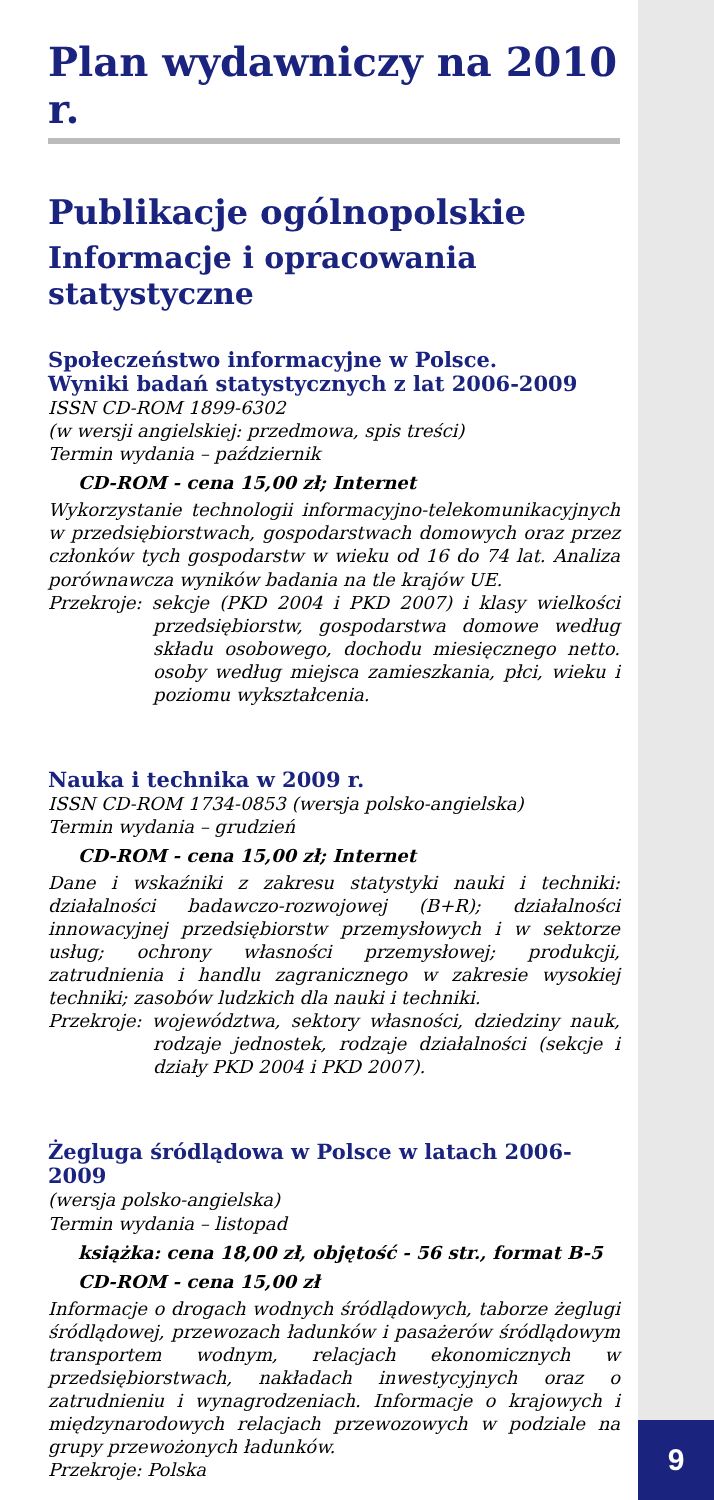Plan wydawniczy na 2010 r.
Publikacje ogólnopolskie
Informacje i opracowania statystyczne
Społeczeństwo informacyjne w Polsce.
Wyniki badań statystycznych z lat 2006-2009
ISSN CD-ROM 1899-6302
(w wersji angielskiej: przedmowa, spis treści)
Termin wydania – październik
CD-ROM - cena 15,00 zł; Internet
Wykorzystanie technologii informacyjno-telekomunikacyjnych w przedsiębiorstwach, gospodarstwach domowych oraz przez członków tych gospodarstw w wieku od 16 do 74 lat. Analiza porównawcza wyników badania na tle krajów UE.
Przekroje: sekcje (PKD 2004 i PKD 2007) i klasy wielkości przedsiębiorstw, gospodarstwa domowe według składu osobowego, dochodu miesięcznego netto. osoby według miejsca zamieszkania, płci, wieku i poziomu wykształcenia.
Nauka i technika w 2009 r.
ISSN CD-ROM 1734-0853 (wersja polsko-angielska)
Termin wydania – grudzień
CD-ROM - cena 15,00 zł; Internet
Dane i wskaźniki z zakresu statystyki nauki i techniki: działalności badawczo-rozwojowej (B+R); działalności innowacyjnej przedsiębiorstw przemysłowych i w sektorze usług; ochrony własności przemysłowej; produkcji, zatrudnienia i handlu zagranicznego w zakresie wysokiej techniki; zasobów ludzkich dla nauki i techniki.
Przekroje: województwa, sektory własności, dziedziny nauk, rodzaje jednostek, rodzaje działalności (sekcje i działy PKD 2004 i PKD 2007).
Żegluga śródlądowa w Polsce w latach 2006-2009
(wersja polsko-angielska)
Termin wydania – listopad
książka: cena 18,00 zł, objętość - 56 str., format B-5
CD-ROM - cena 15,00 zł
Informacje o drogach wodnych śródlądowych, taborze żeglugi śródlądowej, przewozach ładunków i pasażerów śródlądowym transportem wodnym, relacjach ekonomicznych w przedsiębiorstwach, nakładach inwestycyjnych oraz o zatrudnieniu i wynagrodzeniach. Informacje o krajowych i międzynarodowych relacjach przewozowych w podziale na grupy przewożonych ładunków.
Przekroje: Polska
9